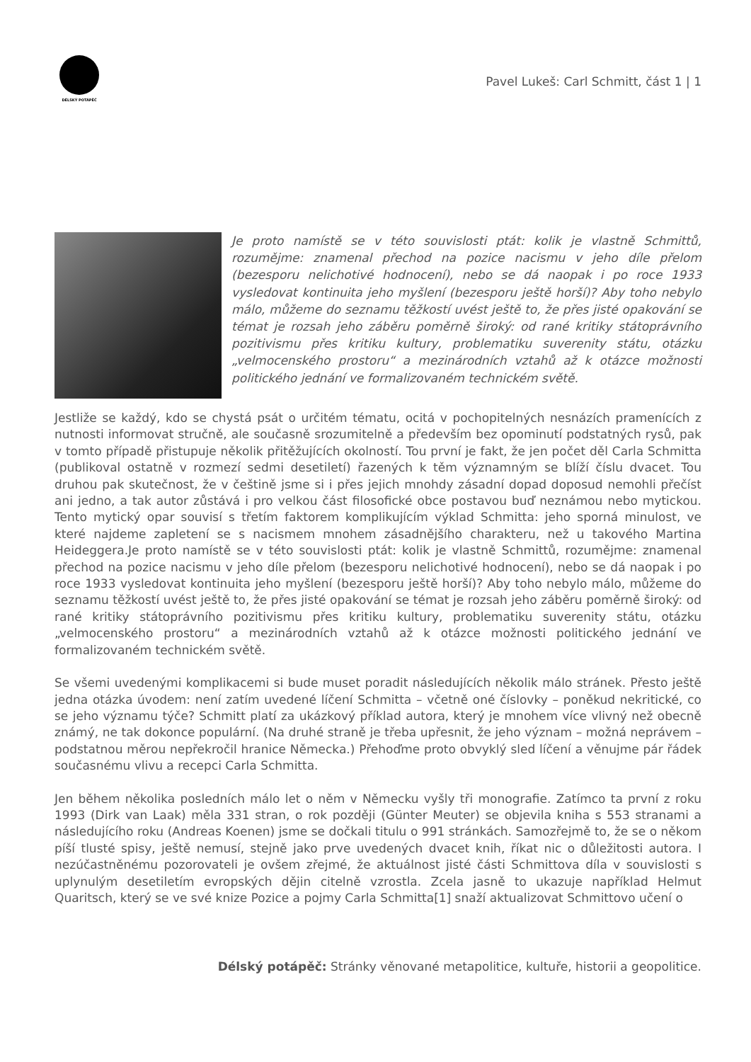DÉLSKÝ POTÁPĚČ
Pavel Lukeš: Carl Schmitt, část 1 | 1
Je proto namístě se v této souvislosti ptát: kolik je vlastně Schmittů, rozumějme: znamenal přechod na pozice nacismu v jeho díle přelom (bezesporu nelichotivé hodnocení), nebo se dá naopak i po roce 1933 vysledovat kontinuita jeho myšlení (bezesporu ještě horší)? Aby toho nebylo málo, můžeme do seznamu těžkostí uvést ještě to, že přes jisté opakování se témat je rozsah jeho záběru poměrně široký: od rané kritiky státoprávního pozitivismu přes kritiku kultury, problematiku suverenity státu, otázku „velmocenského prostoru“ a mezinárodních vztahů až k otázce možnosti politického jednání ve formalizovaném technickém světě.
Jestliže se každý, kdo se chystá psát o určitém tématu, ocitá v pochopitelných nesnázích pramenících z nutnosti informovat stručně, ale současně srozumitelně a především bez opominutí podstatných rysů, pak v tomto případě přistupuje několik přitěžujících okolností. Tou první je fakt, že jen počet děl Carla Schmitta (publikoval ostatně v rozmezí sedmi desetiletí) řazených k těm významným se blíží číslu dvacet. Tou druhou pak skutečnost, že v češtině jsme si i přes jejich mnohdy zásadní dopad doposud nemohli přečíst ani jedno, a tak autor zůstává i pro velkou část filosofické obce postavou buď neznámou nebo mytickou. Tento mytický opar souvisí s třetím faktorem komplikujícím výklad Schmitta: jeho sporná minulost, ve které najdeme zapletení se s nacismem mnohem zásadnějšího charakteru, než u takového Martina Heideggera.Je proto namístě se v této souvislosti ptát: kolik je vlastně Schmittů, rozumějme: znamenal přechod na pozice nacismu v jeho díle přelom (bezesporu nelichotivé hodnocení), nebo se dá naopak i po roce 1933 vysledovat kontinuita jeho myšlení (bezesporu ještě horší)? Aby toho nebylo málo, můžeme do seznamu těžkostí uvést ještě to, že přes jisté opakování se témat je rozsah jeho záběru poměrně široký: od rané kritiky státoprávního pozitivismu přes kritiku kultury, problematiku suverenity státu, otázku „velmocenského prostoru“ a mezinárodních vztahů až k otázce možnosti politického jednání ve formalizovaném technickém světě.
Se všemi uvedenými komplikacemi si bude muset poradit následujících několik málo stránek. Přesto ještě jedna otázka úvodem: není zatím uvedené líčení Schmitta – včetně oné číslovky – poněkud nekritické, co se jeho významu týče? Schmitt platí za ukázkový příklad autora, který je mnohem více vlivný než obecně známý, ne tak dokonce populární. (Na druhé straně je třeba upřesnit, že jeho význam – možná neprávem – podstatnou měrou nepřekročil hranice Německa.) Přehoďme proto obvyklý sled líčení a věnujme pár řádek současnému vlivu a recepci Carla Schmitta.
Jen během několika posledních málo let o něm v Německu vyšly tři monografie. Zatímco ta první z roku 1993 (Dirk van Laak) měla 331 stran, o rok později (Günter Meuter) se objevila kniha s 553 stranami a následujícího roku (Andreas Koenen) jsme se dočkali titulu o 991 stránkách. Samozřejmě to, že se o někom píší tlusté spisy, ještě nemusí, stejně jako prve uvedených dvacet knih, říkat nic o důležitosti autora. I nezúčastněnému pozorovateli je ovšem zřejmé, že aktuálnost jisté části Schmittova díla v souvislosti s uplynulým desetiletím evropských dějin citelně vzrostla. Zcela jasně to ukazuje například Helmut Quaritsch, který se ve své knize Pozice a pojmy Carla Schmitta[1] snaží aktualizovat Schmittovo učení o
Délský potápěč: Stránky věnované metapolitice, kultuře, historii a geopolitice.